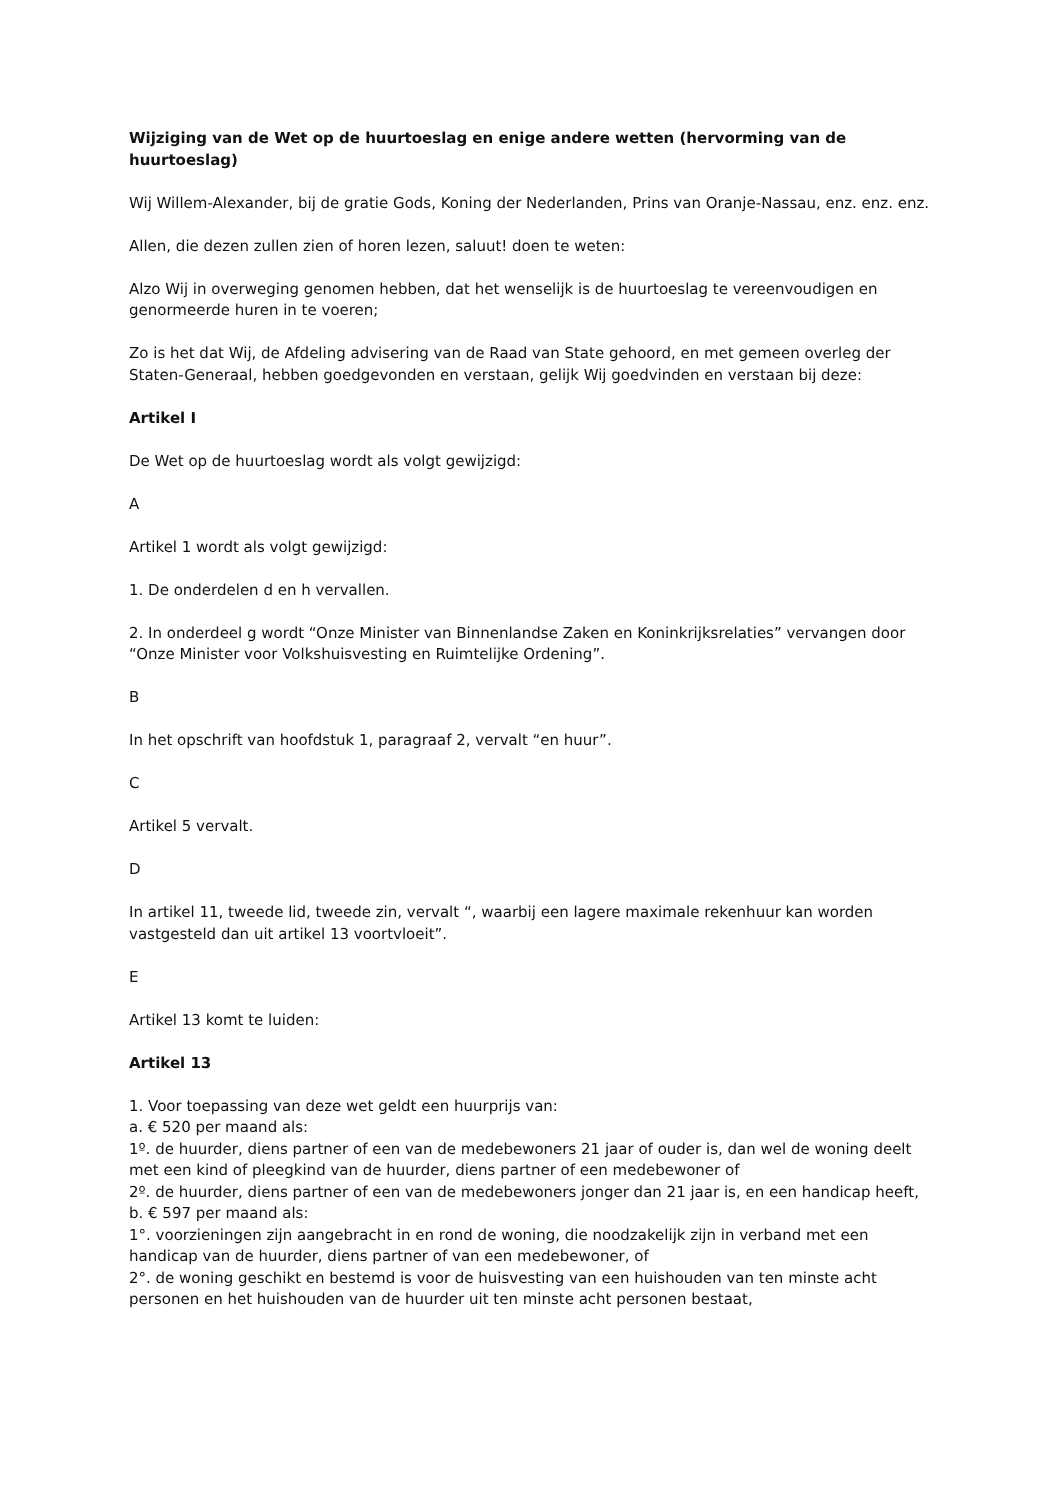Wijziging van de Wet op de huurtoeslag en enige andere wetten (hervorming van de huurtoeslag)
Wij Willem-Alexander, bij de gratie Gods, Koning der Nederlanden, Prins van Oranje-Nassau, enz. enz. enz.
Allen, die dezen zullen zien of horen lezen, saluut! doen te weten:
Alzo Wij in overweging genomen hebben, dat het wenselijk is de huurtoeslag te vereenvoudigen en genormeerde huren in te voeren;
Zo is het dat Wij, de Afdeling advisering van de Raad van State gehoord, en met gemeen overleg der Staten-Generaal, hebben goedgevonden en verstaan, gelijk Wij goedvinden en verstaan bij deze:
Artikel I
De Wet op de huurtoeslag wordt als volgt gewijzigd:
A
Artikel 1 wordt als volgt gewijzigd:
1. De onderdelen d en h vervallen.
2. In onderdeel g wordt “Onze Minister van Binnenlandse Zaken en Koninkrijksrelaties” vervangen door “Onze Minister voor Volkshuisvesting en Ruimtelijke Ordening”.
B
In het opschrift van hoofdstuk 1, paragraaf 2, vervalt “en huur”.
C
Artikel 5 vervalt.
D
In artikel 11, tweede lid, tweede zin, vervalt “, waarbij een lagere maximale rekenhuur kan worden vastgesteld dan uit artikel 13 voortvloeit”.
E
Artikel 13 komt te luiden:
Artikel 13
1. Voor toepassing van deze wet geldt een huurprijs van:
a. € 520 per maand als:
1º. de huurder, diens partner of een van de medebewoners 21 jaar of ouder is, dan wel de woning deelt met een kind of pleegkind van de huurder, diens partner of een medebewoner of
2º. de huurder, diens partner of een van de medebewoners jonger dan 21 jaar is, en een handicap heeft,
b. € 597 per maand als:
1°. voorzieningen zijn aangebracht in en rond de woning, die noodzakelijk zijn in verband met een handicap van de huurder, diens partner of van een medebewoner, of
2°. de woning geschikt en bestemd is voor de huisvesting van een huishouden van ten minste acht personen en het huishouden van de huurder uit ten minste acht personen bestaat,